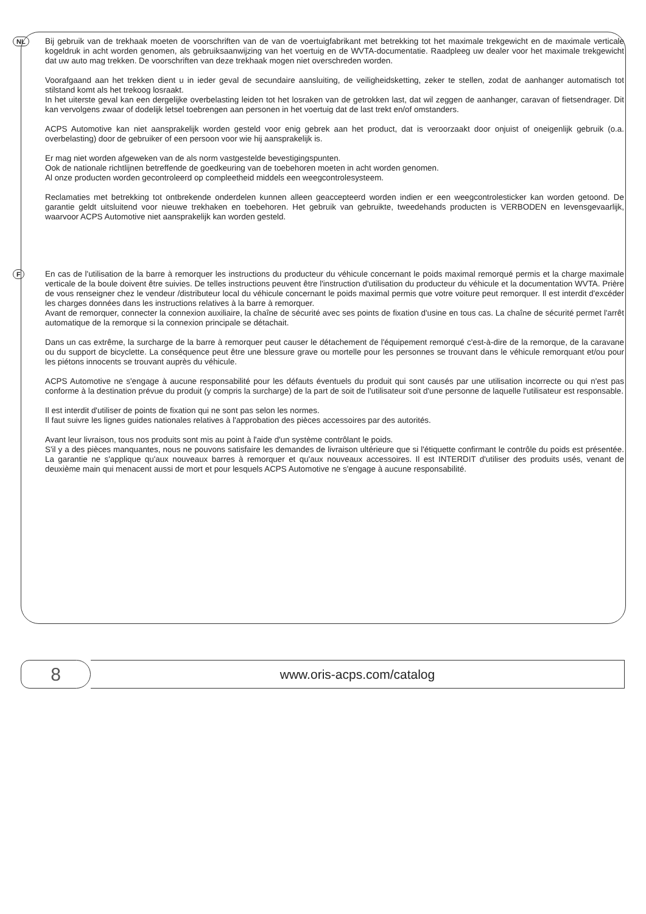NL
Bij gebruik van de trekhaak moeten de voorschriften van de van de voertuigfabrikant met betrekking tot het maximale trekgewicht en de maximale verticale kogeldruk in acht worden genomen, als gebruiksaanwijzing van het voertuig en de WVTA-documentatie. Raadpleeg uw dealer voor het maximale trekgewicht dat uw auto mag trekken. De voorschriften van deze trekhaak mogen niet overschreden worden.
Voorafgaand aan het trekken dient u in ieder geval de secundaire aansluiting, de veiligheidsketting, zeker te stellen, zodat de aanhanger automatisch tot stilstand komt als het trekoog losraakt.
In het uiterste geval kan een dergelijke overbelasting leiden tot het losraken van de getrokken last, dat wil zeggen de aanhanger, caravan of fietsendrager. Dit kan vervolgens zwaar of dodelijk letsel toebrengen aan personen in het voertuig dat de last trekt en/of omstanders.
ACPS Automotive kan niet aansprakelijk worden gesteld voor enig gebrek aan het product, dat is veroorzaakt door onjuist of oneigenlijk gebruik (o.a. overbelasting) door de gebruiker of een persoon voor wie hij aansprakelijk is.
Er mag niet worden afgeweken van de als norm vastgestelde bevestigingspunten.
Ook de nationale richtlijnen betreffende de goedkeuring van de toebehoren moeten in acht worden genomen.
Al onze producten worden gecontroleerd op compleetheid middels een weegcontrolesysteem.
Reclamaties met betrekking tot ontbrekende onderdelen kunnen alleen geaccepteerd worden indien er een weegcontrolesticker kan worden getoond. De garantie geldt uitsluitend voor nieuwe trekhaken en toebehoren. Het gebruik van gebruikte, tweedehands producten is VERBODEN en levensgevaarlijk, waarvoor ACPS Automotive niet aansprakelijk kan worden gesteld.
F
En cas de l'utilisation de la barre à remorquer les instructions du producteur du véhicule concernant le poids maximal remorqué permis et la charge maximale verticale de la boule doivent être suivies. De telles instructions peuvent être l'instruction d'utilisation du producteur du véhicule et la documentation WVTA. Prière de vous renseigner chez le vendeur /distributeur local du véhicule concernant le poids maximal permis que votre voiture peut remorquer. Il est interdit d'excéder les charges données dans les instructions relatives à la barre à remorquer.
Avant de remorquer, connecter la connexion auxiliaire, la chaîne de sécurité avec ses points de fixation d'usine en tous cas. La chaîne de sécurité permet l'arrêt automatique de la remorque si la connexion principale se détachait.
Dans un cas extrême, la surcharge de la barre à remorquer peut causer le détachement de l'équipement remorqué c'est-à-dire de la remorque, de la caravane ou du support de bicyclette. La conséquence peut être une blessure grave ou mortelle pour les personnes se trouvant dans le véhicule remorquant et/ou pour les piétons innocents se trouvant auprès du véhicule.
ACPS Automotive ne s'engage à aucune responsabilité pour les défauts éventuels du produit qui sont causés par une utilisation incorrecte ou qui n'est pas conforme à la destination prévue du produit (y compris la surcharge) de la part de soit de l'utilisateur soit d'une personne de laquelle l'utilisateur est responsable.
Il est interdit d'utiliser de points de fixation qui ne sont pas selon les normes.
Il faut suivre les lignes guides nationales relatives à l'approbation des pièces accessoires par des autorités.
Avant leur livraison, tous nos produits sont mis au point à l'aide d'un système contrôlant le poids.
S'il y a des pièces manquantes, nous ne pouvons satisfaire les demandes de livraison ultérieure que si l'étiquette confirmant le contrôle du poids est présentée. La garantie ne s'applique qu'aux nouveaux barres à remorquer et qu'aux nouveaux accessoires. Il est INTERDIT d'utiliser des produits usés, venant de deuxième main qui menacent aussi de mort et pour lesquels ACPS Automotive ne s'engage à aucune responsabilité.
8
www.oris-acps.com/catalog